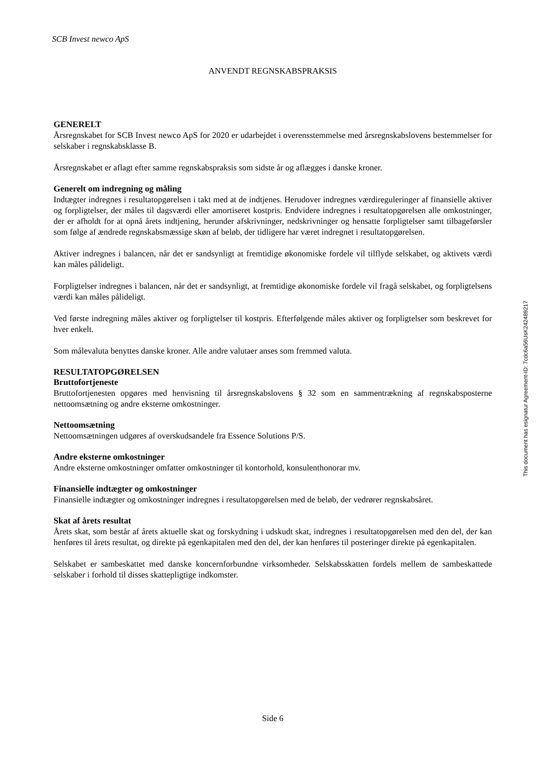SCB Invest newco ApS
ANVENDT REGNSKABSPRAKSIS
GENERELT
Årsregnskabet for SCB Invest newco ApS for 2020 er udarbejdet i overensstemmelse med årsregnskabslovens bestemmelser for selskaber i regnskabsklasse B.
Årsregnskabet er aflagt efter samme regnskabspraksis som sidste år og aflægges i danske kroner.
Generelt om indregning og måling
Indtægter indregnes i resultatopgørelsen i takt med at de indtjenes. Herudover indregnes værdireguleringer af finansielle aktiver og forpligtelser, der måles til dagsværdi eller amortiseret kostpris. Endvidere indregnes i resultatopgørelsen alle omkostninger, der er afholdt for at opnå årets indtjening, herunder afskrivninger, nedskrivninger og hensatte forpligtelser samt tilbageførsler som følge af ændrede regnskabsmæssige skøn af beløb, der tidligere har været indregnet i resultatopgørelsen.
Aktiver indregnes i balancen, når det er sandsynligt at fremtidige økonomiske fordele vil tilflyde selskabet, og aktivets værdi kan måles pålideligt.
Forpligtelser indregnes i balancen, når det er sandsynligt, at fremtidige økonomiske fordele vil fragå selskabet, og forpligtelsens værdi kan måles pålideligt.
Ved første indregning måles aktiver og forpligtelser til kostpris. Efterfølgende måles aktiver og forpligtelser som beskrevet for hver enkelt.
Som målevaluta benyttes danske kroner. Alle andre valutaer anses som fremmed valuta.
RESULTATOPGØRELSEN
Bruttofortjeneste
Bruttofortjenesten opgøres med henvisning til årsregnskabslovens § 32 som en sammentrækning af regnskabsposterne nettoomsætning og andre eksterne omkostninger.
Nettoomsætning
Nettoomsætningen udgøres af overskudsandele fra Essence Solutions P/S.
Andre eksterne omkostninger
Andre eksterne omkostninger omfatter omkostninger til kontorhold, konsulenthonorar mv.
Finansielle indtægter og omkostninger
Finansielle indtægter og omkostninger indregnes i resultatopgørelsen med de beløb, der vedrører regnskabsåret.
Skat af årets resultat
Årets skat, som består af årets aktuelle skat og forskydning i udskudt skat, indregnes i resultatopgørelsen med den del, der kan henføres til årets resultat, og direkte på egenkapitalen med den del, der kan henføres til posteringer direkte på egenkapitalen.
Selskabet er sambeskattet med danske koncernforbundne virksomheder. Selskabsskatten fordels mellem de sambeskattede selskaber i forhold til disses skattepligtige indkomster.
Side 6
This document has esignatur Agreement-ID: 7cdc6a56UsK242489217